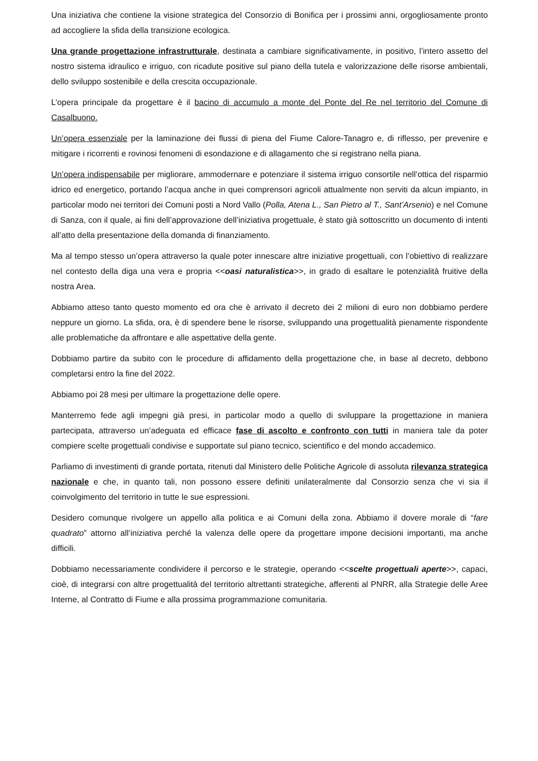Una iniziativa che contiene la visione strategica del Consorzio di Bonifica per i prossimi anni, orgogliosamente pronto ad accogliere la sfida della transizione ecologica.
Una grande progettazione infrastrutturale, destinata a cambiare significativamente, in positivo, l’intero assetto del nostro sistema idraulico e irriguo, con ricadute positive sul piano della tutela e valorizzazione delle risorse ambientali, dello sviluppo sostenibile e della crescita occupazionale.
L’opera principale da progettare è il bacino di accumulo a monte del Ponte del Re nel territorio del Comune di Casalbuono.
Un’opera essenziale per la laminazione dei flussi di piena del Fiume Calore-Tanagro e, di riflesso, per prevenire e mitigare i ricorrenti e rovinosi fenomeni di esondazione e di allagamento che si registrano nella piana.
Un’opera indispensabile per migliorare, ammodernare e potenziare il sistema irriguo consortile nell’ottica del risparmio idrico ed energetico, portando l’acqua anche in quei comprensori agricoli attualmente non serviti da alcun impianto, in particolar modo nei territori dei Comuni posti a Nord Vallo (Polla, Atena L., San Pietro al T., Sant’Arsenio) e nel Comune di Sanza, con il quale, ai fini dell’approvazione dell’iniziativa progettuale, è stato già sottoscritto un documento di intenti all’atto della presentazione della domanda di finanziamento.
Ma al tempo stesso un’opera attraverso la quale poter innescare altre iniziative progettuali, con l’obiettivo di realizzare nel contesto della diga una vera e propria <<oasi naturalistica>>, in grado di esaltare le potenzialità fruitive della nostra Area.
Abbiamo atteso tanto questo momento ed ora che è arrivato il decreto dei 2 milioni di euro non dobbiamo perdere neppure un giorno. La sfida, ora, è di spendere bene le risorse, sviluppando una progettualità pienamente rispondente alle problematiche da affrontare e alle aspettative della gente.
Dobbiamo partire da subito con le procedure di affidamento della progettazione che, in base al decreto, debbono completarsi entro la fine del 2022.
Abbiamo poi 28 mesi per ultimare la progettazione delle opere.
Manterremo fede agli impegni già presi, in particolar modo a quello di sviluppare la progettazione in maniera partecipata, attraverso un’adeguata ed efficace fase di ascolto e confronto con tutti in maniera tale da poter compiere scelte progettuali condivise e supportate sul piano tecnico, scientifico e del mondo accademico.
Parliamo di investimenti di grande portata, ritenuti dal Ministero delle Politiche Agricole di assoluta rilevanza strategica nazionale e che, in quanto tali, non possono essere definiti unilateralmente dal Consorzio senza che vi sia il coinvolgimento del territorio in tutte le sue espressioni.
Desidero comunque rivolgere un appello alla politica e ai Comuni della zona. Abbiamo il dovere morale di “fare quadrato” attorno all’iniziativa perché la valenza delle opere da progettare impone decisioni importanti, ma anche difficili.
Dobbiamo necessariamente condividere il percorso e le strategie, operando <<scelte progettuali aperte>>, capaci, cioè, di integrarsi con altre progettualità del territorio altrettanti strategiche, afferenti al PNRR, alla Strategie delle Aree Interne, al Contratto di Fiume e alla prossima programmazione comunitaria.